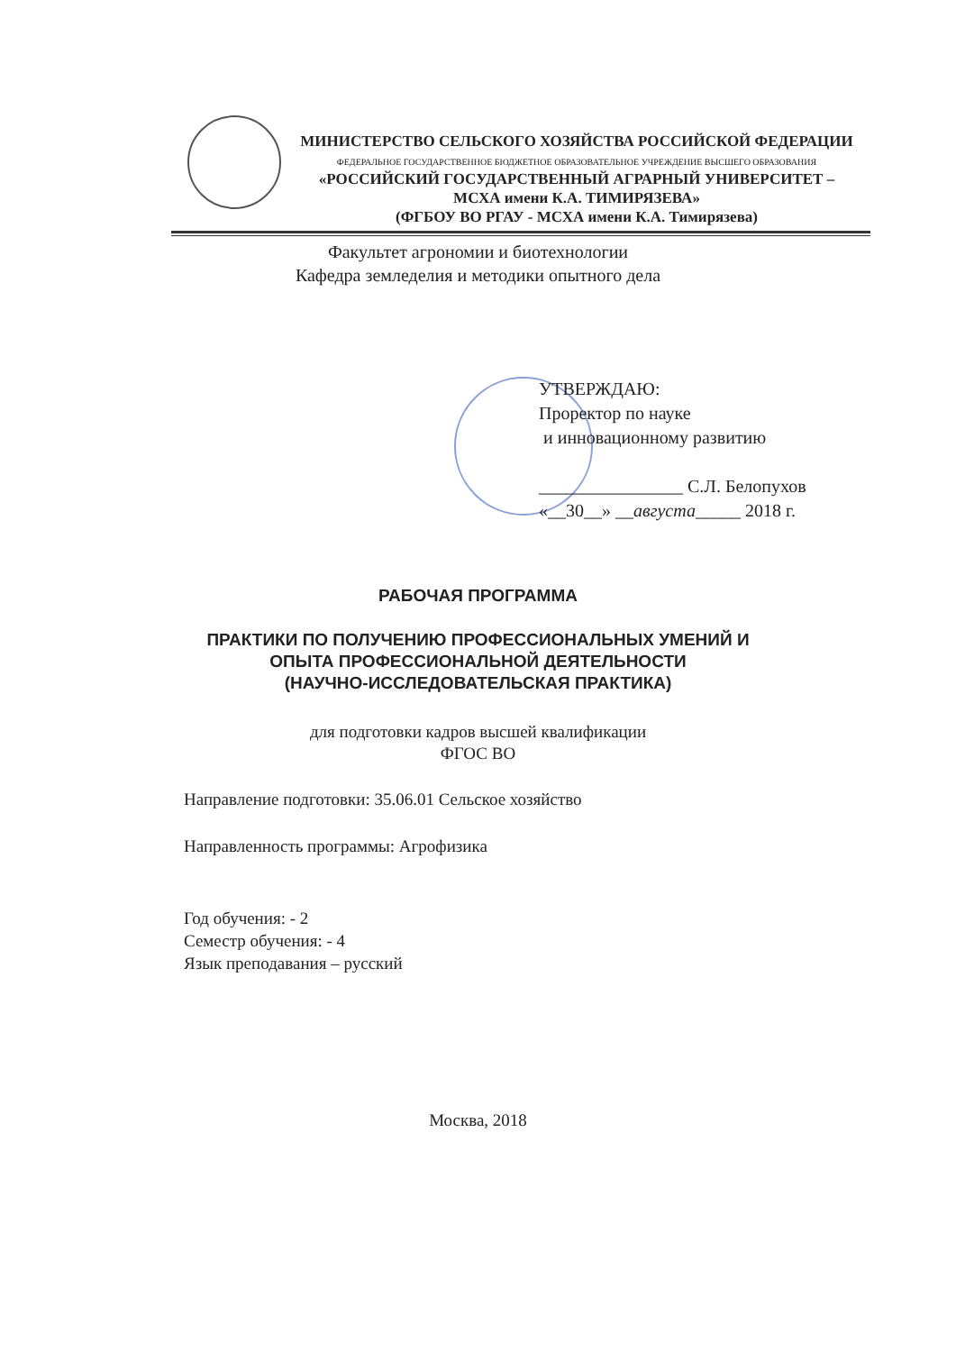МИНИСТЕРСТВО СЕЛЬСКОГО ХОЗЯЙСТВА РОССИЙСКОЙ ФЕДЕРАЦИИ
ФЕДЕРАЛЬНОЕ ГОСУДАРСТВЕННОЕ БЮДЖЕТНОЕ ОБРАЗОВАТЕЛЬНОЕ УЧРЕЖДЕНИЕ ВЫСШЕГО ОБРАЗОВАНИЯ
«РОССИЙСКИЙ ГОСУДАРСТВЕННЫЙ АГРАРНЫЙ УНИВЕРСИТЕТ –
МСХА имени К.А. ТИМИРЯЗЕВА»
(ФГБОУ ВО РГАУ - МСХА имени К.А. Тимирязева)
Факультет агрономии и биотехнологии
Кафедра земледелия и методики опытного дела
УТВЕРЖДАЮ:
Проректор по науке
и инновационному развитию
________________ С.Л. Белопухов
«__30__» __августа_____ 2018 г.
РАБОЧАЯ ПРОГРАММА
ПРАКТИКИ ПО ПОЛУЧЕНИЮ ПРОФЕССИОНАЛЬНЫХ УМЕНИЙ И
ОПЫТА ПРОФЕССИОНАЛЬНОЙ ДЕЯТЕЛЬНОСТИ
(НАУЧНО-ИССЛЕДОВАТЕЛЬСКАЯ ПРАКТИКА)
для подготовки кадров высшей квалификации
ФГОС ВО
Направление подготовки: 35.06.01 Сельское хозяйство
Направленность программы: Агрофизика
Год обучения: - 2
Семестр обучения: - 4
Язык преподавания – русский
Москва, 2018